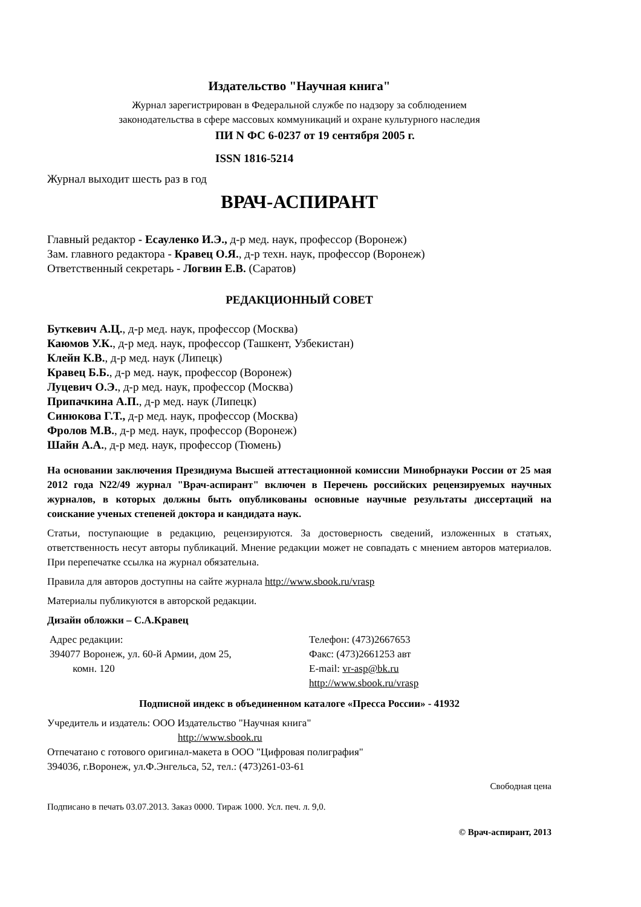Издательство "Научная книга"
Журнал зарегистрирован в Федеральной службе по надзору за соблюдением
законодательства в сфере массовых коммуникаций и охране культурного наследия
ПИ N ФС 6-0237 от 19 сентября 2005 г.
ISSN 1816-5214
Журнал выходит шесть раз в год
ВРАЧ-АСПИРАНТ
Главный редактор - Есауленко И.Э., д-р мед. наук, профессор (Воронеж)
Зам. главного редактора - Кравец О.Я., д-р техн. наук, профессор (Воронеж)
Ответственный секретарь - Логвин Е.В. (Саратов)
РЕДАКЦИОННЫЙ СОВЕТ
Буткевич А.Ц., д-р мед. наук, профессор (Москва)
Каюмов У.К., д-р мед. наук, профессор (Ташкент, Узбекистан)
Клейн К.В., д-р мед. наук (Липецк)
Кравец Б.Б., д-р мед. наук, профессор (Воронеж)
Луцевич О.Э., д-р мед. наук, профессор (Москва)
Припачкина А.П., д-р мед. наук (Липецк)
Синюкова Г.Т., д-р мед. наук, профессор (Москва)
Фролов М.В., д-р мед. наук, профессор (Воронеж)
Шайн А.А., д-р мед. наук, профессор (Тюмень)
На основании заключения Президиума Высшей аттестационной комиссии Минобрнауки России от 25 мая 2012 года N22/49 журнал "Врач-аспирант" включен в Перечень российских рецензируемых научных журналов, в которых должны быть опубликованы основные научные результаты диссертаций на соискание ученых степеней доктора и кандидата наук.
Статьи, поступающие в редакцию, рецензируются. За достоверность сведений, изложенных в статьях, ответственность несут авторы публикаций. Мнение редакции может не совпадать с мнением авторов материалов. При перепечатке ссылка на журнал обязательна.
Правила для авторов доступны на сайте журнала http://www.sbook.ru/vrasp
Материалы публикуются в авторской редакции.
Дизайн обложки – С.А.Кравец
Адрес редакции:
394077 Воронеж, ул. 60-й Армии, дом 25,
комн. 120
Телефон: (473)2667653
Факс: (473)2661253 авт
E-mail: vr-asp@bk.ru
http://www.sbook.ru/vrasp
Подписной индекс в объединенном каталоге «Пресса России» - 41932
Учредитель и издатель: ООО Издательство "Научная книга"
http://www.sbook.ru
Отпечатано с готового оригинал-макета в ООО "Цифровая полиграфия"
394036, г.Воронеж, ул.Ф.Энгельса, 52, тел.: (473)261-03-61
Свободная цена
Подписано в печать 03.07.2013. Заказ 0000. Тираж 1000. Усл. печ. л. 9,0.
© Врач-аспирант, 2013